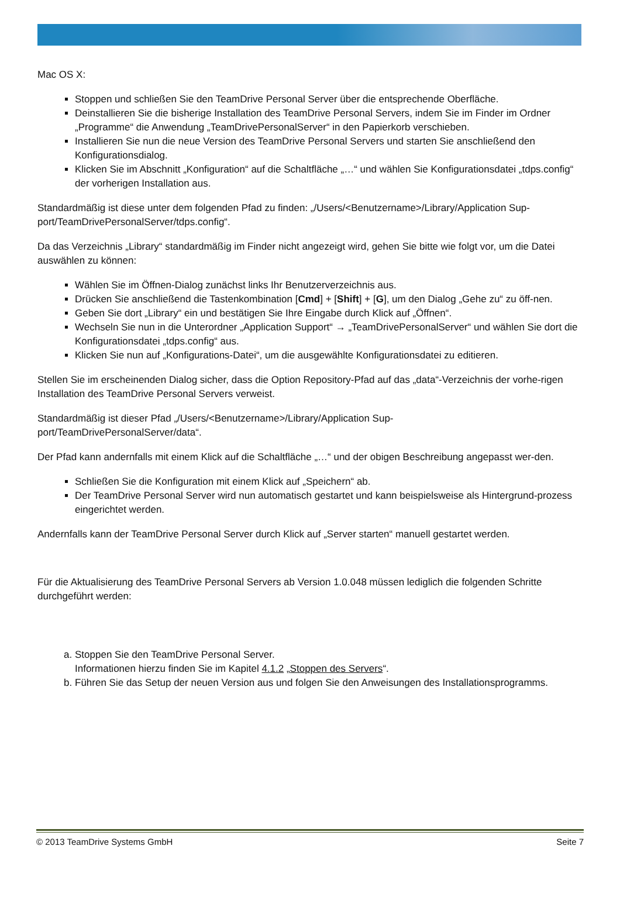Mac OS X:
Stoppen und schließen Sie den TeamDrive Personal Server über die entsprechende Oberfläche.
Deinstallieren Sie die bisherige Installation des TeamDrive Personal Servers, indem Sie im Finder im Ordner „Programme“ die Anwendung „TeamDrivePersonalServer“ in den Papierkorb verschieben.
Installieren Sie nun die neue Version des TeamDrive Personal Servers und starten Sie anschließend den Konfigurationsdialog.
Klicken Sie im Abschnitt „Konfiguration“ auf die Schaltfläche „…“ und wählen Sie Konfigurationsdatei „tdps.config“ der vorherigen Installation aus.
Standardmäßig ist diese unter dem folgenden Pfad zu finden: „/Users/<Benutzername>/Library/Application Sup-port/TeamDrivePersonalServer/tdps.config“.
Da das Verzeichnis „Library“ standardmäßig im Finder nicht angezeigt wird, gehen Sie bitte wie folgt vor, um die Datei auswählen zu können:
Wählen Sie im Öffnen-Dialog zunächst links Ihr Benutzerverzeichnis aus.
Drücken Sie anschließend die Tastenkombination [Cmd] + [Shift] + [G], um den Dialog „Gehe zu“ zu öff-nen.
Geben Sie dort „Library“ ein und bestätigen Sie Ihre Eingabe durch Klick auf „Öffnen“.
Wechseln Sie nun in die Unterordner „Application Support“ → „TeamDrivePersonalServer“ und wählen Sie dort die Konfigurationsdatei „tdps.config“ aus.
Klicken Sie nun auf „Konfigurations-Datei“, um die ausgewählte Konfigurationsdatei zu editieren.
Stellen Sie im erscheinenden Dialog sicher, dass die Option Repository-Pfad auf das „data“-Verzeichnis der vorhe-rigen Installation des TeamDrive Personal Servers verweist.
Standardmäßig ist dieser Pfad „/Users/<Benutzername>/Library/Application Sup-
port/TeamDrivePersonalServer/data“.
Der Pfad kann andernfalls mit einem Klick auf die Schaltfläche „…“ und der obigen Beschreibung angepasst wer-den.
Schließen Sie die Konfiguration mit einem Klick auf „Speichern“ ab.
Der TeamDrive Personal Server wird nun automatisch gestartet und kann beispielsweise als Hintergrund-prozess eingerichtet werden.
Andernfalls kann der TeamDrive Personal Server durch Klick auf „Server starten“ manuell gestartet werden.
Für die Aktualisierung des TeamDrive Personal Servers ab Version 1.0.048 müssen lediglich die folgenden Schritte durchgeführt werden:
a. Stoppen Sie den TeamDrive Personal Server.
Informationen hierzu finden Sie im Kapitel 4.1.2 „Stoppen des Servers“.
b. Führen Sie das Setup der neuen Version aus und folgen Sie den Anweisungen des Installationsprogramms.
© 2013 TeamDrive Systems GmbH Seite 7